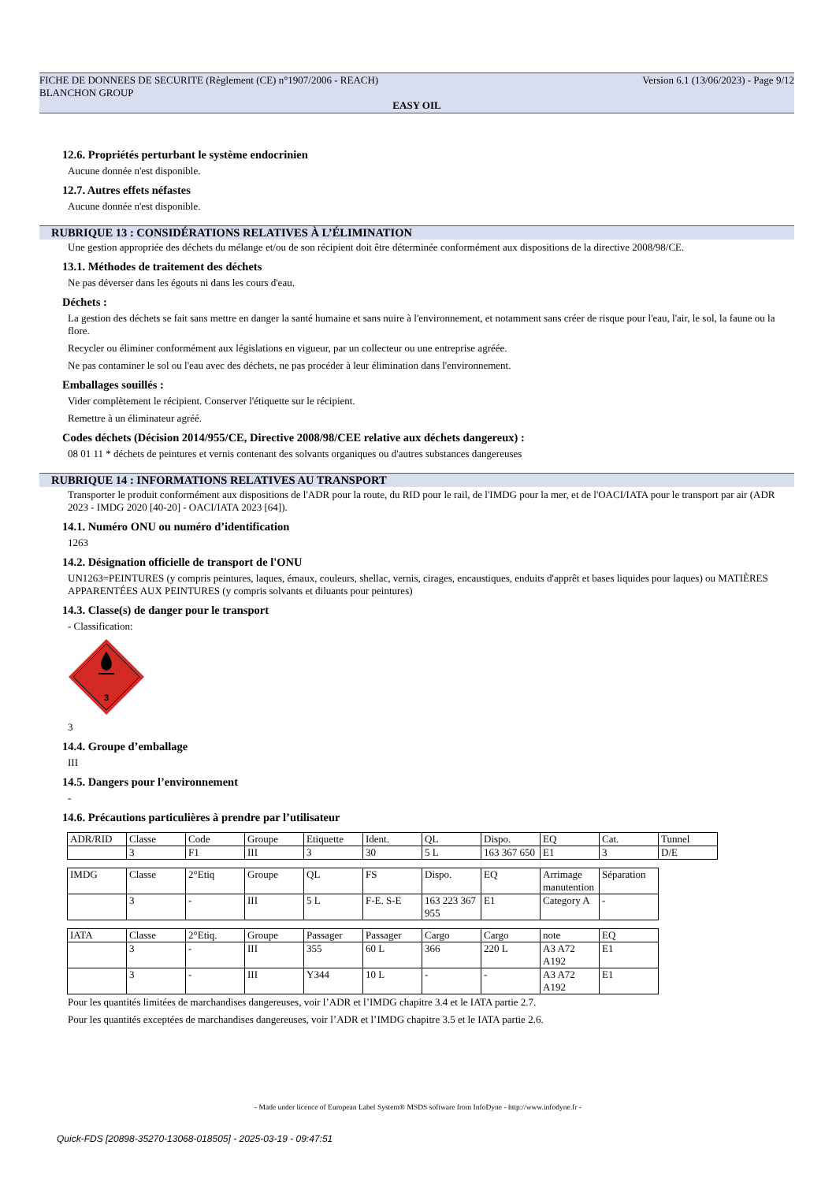FICHE DE DONNEES DE SECURITE (Règlement (CE) n°1907/2006 - REACH) Version 6.1 (13/06/2023) - Page 9/12
BLANCHON GROUP
EASY OIL
12.6. Propriétés perturbant le système endocrinien
Aucune donnée n'est disponible.
12.7. Autres effets néfastes
Aucune donnée n'est disponible.
RUBRIQUE 13 : CONSIDÉRATIONS RELATIVES À L’ÉLIMINATION
Une gestion appropriée des déchets du mélange et/ou de son récipient doit être déterminée conformément aux dispositions de la directive 2008/98/CE.
13.1. Méthodes de traitement des déchets
Ne pas déverser dans les égouts ni dans les cours d'eau.
Déchets :
La gestion des déchets se fait sans mettre en danger la santé humaine et sans nuire à l'environnement, et notamment sans créer de risque pour l'eau, l'air, le sol, la faune ou la flore.
Recycler ou éliminer conformément aux législations en vigueur, par un collecteur ou une entreprise agréée.
Ne pas contaminer le sol ou l'eau avec des déchets, ne pas procéder à leur élimination dans l'environnement.
Emballages souillés :
Vider complètement le récipient. Conserver l'étiquette sur le récipient.
Remettre à un éliminateur agréé.
Codes déchets (Décision 2014/955/CE, Directive 2008/98/CEE relative aux déchets dangereux) :
08 01 11 * déchets de peintures et vernis contenant des solvants organiques ou d'autres substances dangereuses
RUBRIQUE 14 : INFORMATIONS RELATIVES AU TRANSPORT
Transporter le produit conformément aux dispositions de l'ADR pour la route, du RID pour le rail, de l'IMDG pour la mer, et de l'OACI/IATA pour le transport par air (ADR 2023 - IMDG 2020 [40-20] - OACI/IATA 2023 [64]).
14.1. Numéro ONU ou numéro d’identification
1263
14.2. Désignation officielle de transport de l'ONU
UN1263=PEINTURES (y compris peintures, laques, émaux, couleurs, shellac, vernis, cirages, encaustiques, enduits d'apprêt et bases liquides pour laques) ou MATIÈRES APPARENTÉES AUX PEINTURES (y compris solvants et diluants pour peintures)
14.3. Classe(s) de danger pour le transport
- Classification:
3
3
14.4. Groupe d’emballage
III
14.5. Dangers pour l’environnement
-
14.6. Précautions particulières à prendre par l’utilisateur
| ADR/RID | Classe | Code | Groupe | Etiquette | Ident. | QL | Dispo. | EQ | Cat. | Tunnel |
| | 3 | F1 | III | 3 | 30 | 5 L | 163 367 650 | E1 | 3 | D/E |
| IMDG | Classe | 2°Etiq | Groupe | QL | FS | Dispo. | EQ | Arrimage manutention | Séparation |
| | 3 | - | III | 5 L | F-E. S-E | 163 223 367 955 | E1 | Category A | - |
| IATA | Classe | 2°Etiq. | Groupe | Passager | Passager | Cargo | Cargo | note | EQ |
| | 3 | - | III | 355 | 60 L | 366 | 220 L | A3 A72 A192 | E1 |
| | 3 | - | III | Y344 | 10 L | - | - | A3 A72 A192 | E1 |
Pour les quantités limitées de marchandises dangereuses, voir l’ADR et l’IMDG chapitre 3.4 et le IATA partie 2.7.
Pour les quantités exceptées de marchandises dangereuses, voir l’ADR et l’IMDG chapitre 3.5 et le IATA partie 2.6.
- Made under licence of European Label System® MSDS software from InfoDyne - http://www.infodyne.fr -
Quick-FDS [20898-35270-13068-018505] - 2025-03-19 - 09:47:51